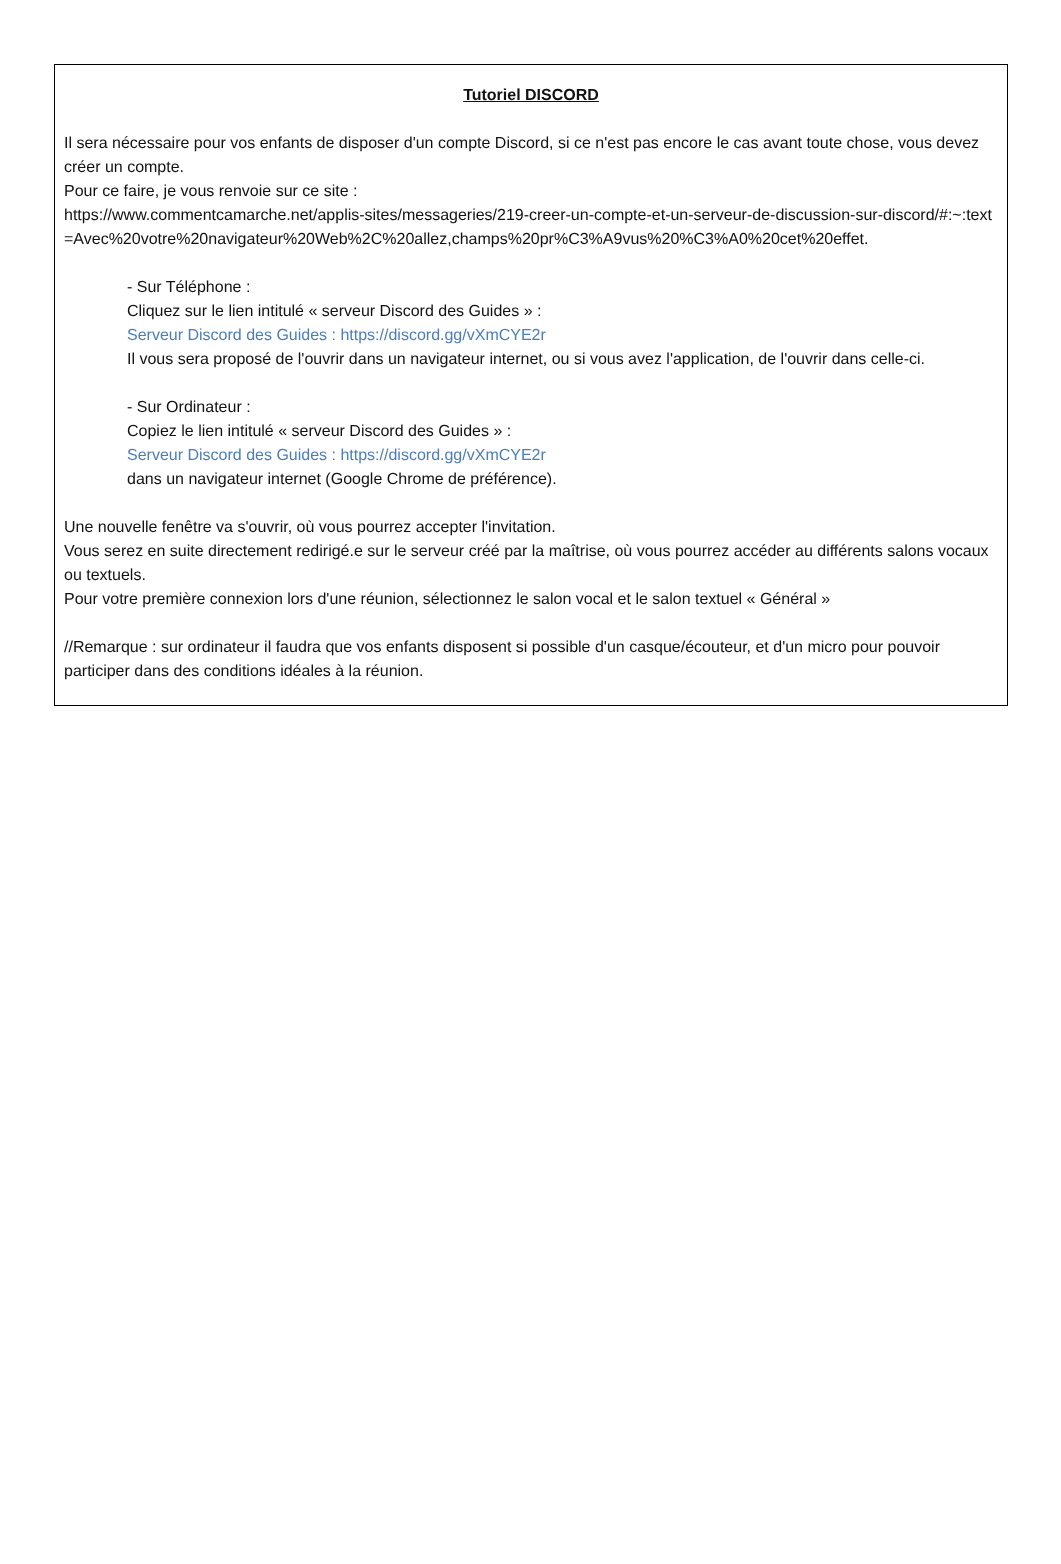Tutoriel DISCORD
Il sera nécessaire pour vos enfants de disposer d'un compte Discord, si ce n'est pas encore le cas avant toute chose, vous devez créer un compte.
Pour ce faire, je vous renvoie sur ce site :
https://www.commentcamarche.net/applis-sites/messageries/219-creer-un-compte-et-un-serveur-de-discussion-sur-discord/#:~:text=Avec%20votre%20navigateur%20Web%2C%20allez,champs%20pr%C3%A9vus%20%C3%A0%20cet%20effet.
- Sur Téléphone :
Cliquez sur le lien intitulé « serveur Discord des Guides » :
Serveur Discord des Guides : https://discord.gg/vXmCYE2r
Il vous sera proposé de l'ouvrir dans un navigateur internet, ou si vous avez l'application, de l'ouvrir dans celle-ci.
- Sur Ordinateur :
Copiez le lien intitulé « serveur Discord des Guides » :
Serveur Discord des Guides : https://discord.gg/vXmCYE2r
dans un navigateur internet (Google Chrome de préférence).
Une nouvelle fenêtre va s'ouvrir, où vous pourrez accepter l'invitation.
Vous serez en suite directement redirigé.e sur le serveur créé par la maîtrise, où vous pourrez accéder au différents salons vocaux ou textuels.
Pour votre première connexion lors d'une réunion, sélectionnez le salon vocal et le salon textuel « Général »
//Remarque : sur ordinateur il faudra que vos enfants disposent si possible d'un casque/écouteur, et d'un micro pour pouvoir participer dans des conditions idéales à la réunion.